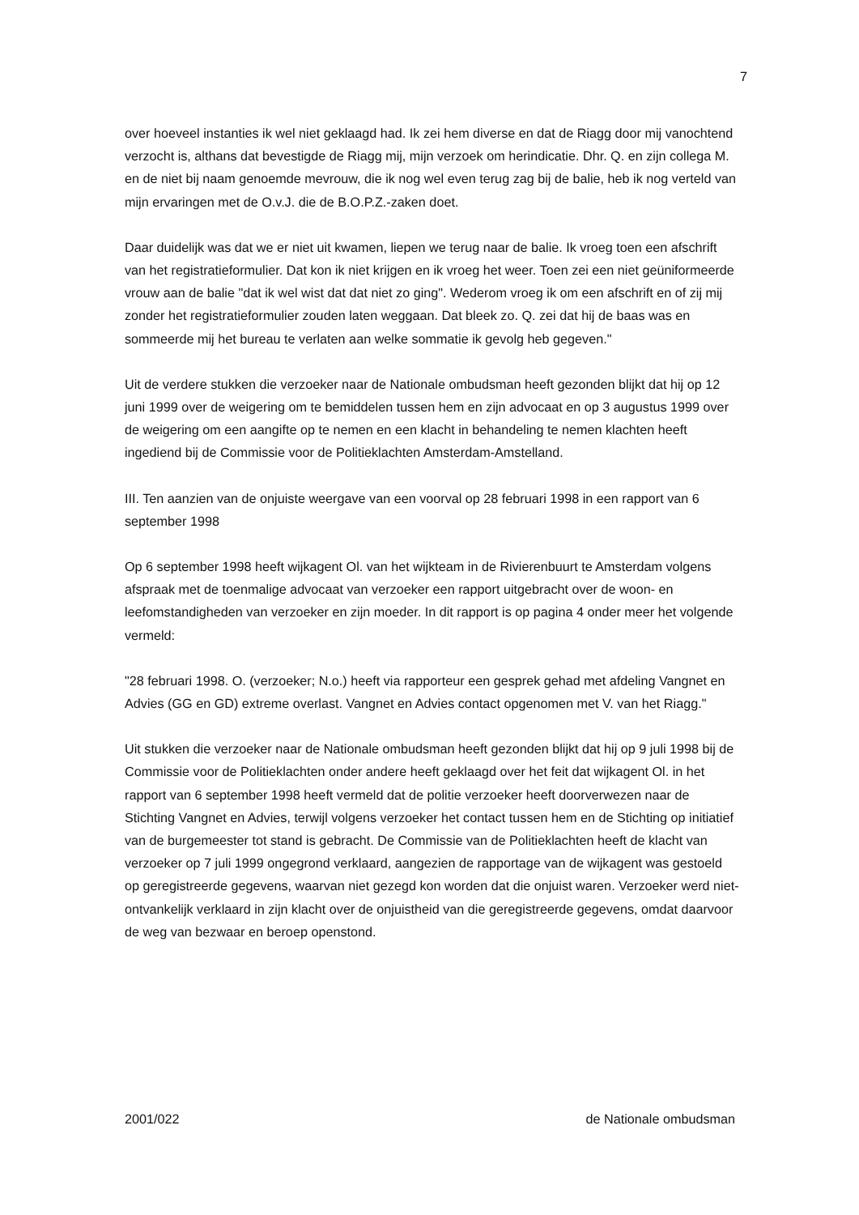7
over hoeveel instanties ik wel niet geklaagd had. Ik zei hem diverse en dat de Riagg door mij vanochtend verzocht is, althans dat bevestigde de Riagg mij, mijn verzoek om herindicatie. Dhr. Q. en zijn collega M. en de niet bij naam genoemde mevrouw, die ik nog wel even terug zag bij de balie, heb ik nog verteld van mijn ervaringen met de O.v.J. die de B.O.P.Z.-zaken doet.
Daar duidelijk was dat we er niet uit kwamen, liepen we terug naar de balie. Ik vroeg toen een afschrift van het registratieformulier. Dat kon ik niet krijgen en ik vroeg het weer. Toen zei een niet geüniformeerde vrouw aan de balie "dat ik wel wist dat dat niet zo ging". Wederom vroeg ik om een afschrift en of zij mij zonder het registratieformulier zouden laten weggaan. Dat bleek zo. Q. zei dat hij de baas was en sommeerde mij het bureau te verlaten aan welke sommatie ik gevolg heb gegeven."
Uit de verdere stukken die verzoeker naar de Nationale ombudsman heeft gezonden blijkt dat hij op 12 juni 1999 over de weigering om te bemiddelen tussen hem en zijn advocaat en op 3 augustus 1999 over de weigering om een aangifte op te nemen en een klacht in behandeling te nemen klachten heeft ingediend bij de Commissie voor de Politieklachten Amsterdam-Amstelland.
III. Ten aanzien van de onjuiste weergave van een voorval op 28 februari 1998 in een rapport van 6 september 1998
Op 6 september 1998 heeft wijkagent Ol. van het wijkteam in de Rivierenbuurt te Amsterdam volgens afspraak met de toenmalige advocaat van verzoeker een rapport uitgebracht over de woon- en leefomstandigheden van verzoeker en zijn moeder. In dit rapport is op pagina 4 onder meer het volgende vermeld:
"28 februari 1998. O. (verzoeker; N.o.) heeft via rapporteur een gesprek gehad met afdeling Vangnet en Advies (GG en GD) extreme overlast. Vangnet en Advies contact opgenomen met V. van het Riagg."
Uit stukken die verzoeker naar de Nationale ombudsman heeft gezonden blijkt dat hij op 9 juli 1998 bij de Commissie voor de Politieklachten onder andere heeft geklaagd over het feit dat wijkagent Ol. in het rapport van 6 september 1998 heeft vermeld dat de politie verzoeker heeft doorverwezen naar de Stichting Vangnet en Advies, terwijl volgens verzoeker het contact tussen hem en de Stichting op initiatief van de burgemeester tot stand is gebracht. De Commissie van de Politieklachten heeft de klacht van verzoeker op 7 juli 1999 ongegrond verklaard, aangezien de rapportage van de wijkagent was gestoeld op geregistreerde gegevens, waarvan niet gezegd kon worden dat die onjuist waren. Verzoeker werd niet-ontvankelijk verklaard in zijn klacht over de onjuistheid van die geregistreerde gegevens, omdat daarvoor de weg van bezwaar en beroep openstond.
2001/022 de Nationale ombudsman